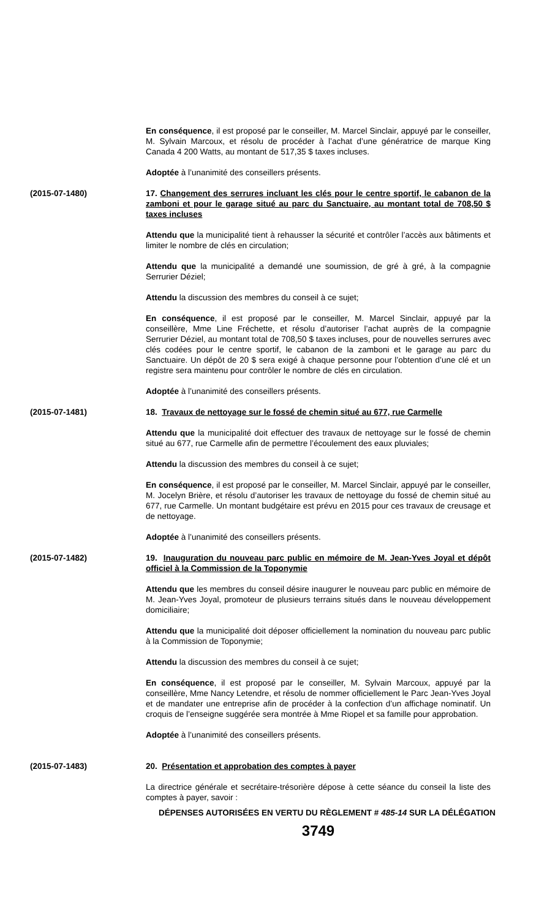En conséquence, il est proposé par le conseiller, M. Marcel Sinclair, appuyé par le conseiller, M. Sylvain Marcoux, et résolu de procéder à l’achat d’une génératrice de marque King Canada 4 200 Watts, au montant de 517,35 $ taxes incluses.
Adoptée à l’unanimité des conseillers présents.
(2015-07-1480) 17. Changement des serrures incluant les clés pour le centre sportif, le cabanon de la zamboni et pour le garage situé au parc du Sanctuaire, au montant total de 708,50 $ taxes incluses
Attendu que la municipalité tient à rehausser la sécurité et contrôler l’accès aux bâtiments et limiter le nombre de clés en circulation;
Attendu que la municipalité a demandé une soumission, de gré à gré, à la compagnie Serrurier Déziel;
Attendu la discussion des membres du conseil à ce sujet;
En conséquence, il est proposé par le conseiller, M. Marcel Sinclair, appuyé par la conseillère, Mme Line Fréchette, et résolu d’autoriser l’achat auprès de la compagnie Serrurier Déziel, au montant total de 708,50 $ taxes incluses, pour de nouvelles serrures avec clés codées pour le centre sportif, le cabanon de la zamboni et le garage au parc du Sanctuaire. Un dépôt de 20 $ sera exigé à chaque personne pour l’obtention d’une clé et un registre sera maintenu pour contrôler le nombre de clés en circulation.
Adoptée à l’unanimité des conseillers présents.
(2015-07-1481) 18. Travaux de nettoyage sur le fossé de chemin situé au 677, rue Carmelle
Attendu que la municipalité doit effectuer des travaux de nettoyage sur le fossé de chemin situé au 677, rue Carmelle afin de permettre l’écoulement des eaux pluviales;
Attendu la discussion des membres du conseil à ce sujet;
En conséquence, il est proposé par le conseiller, M. Marcel Sinclair, appuyé par le conseiller, M. Jocelyn Brière, et résolu d’autoriser les travaux de nettoyage du fossé de chemin situé au 677, rue Carmelle. Un montant budgétaire est prévu en 2015 pour ces travaux de creusage et de nettoyage.
Adoptée à l’unanimité des conseillers présents.
(2015-07-1482) 19. Inauguration du nouveau parc public en mémoire de M. Jean-Yves Joyal et dépôt officiel à la Commission de la Toponymie
Attendu que les membres du conseil désire inaugurer le nouveau parc public en mémoire de M. Jean-Yves Joyal, promoteur de plusieurs terrains situés dans le nouveau développement domiciliaire;
Attendu que la municipalité doit déposer officiellement la nomination du nouveau parc public à la Commission de Toponymie;
Attendu la discussion des membres du conseil à ce sujet;
En conséquence, il est proposé par le conseiller, M. Sylvain Marcoux, appuyé par la conseillère, Mme Nancy Letendre, et résolu de nommer officiellement le Parc Jean-Yves Joyal et de mandater une entreprise afin de procéder à la confection d’un affichage nominatif. Un croquis de l’enseigne suggérée sera montrée à Mme Riopel et sa famille pour approbation.
Adoptée à l’unanimité des conseillers présents.
(2015-07-1483) 20. Présentation et approbation des comptes à payer
La directrice générale et secrétaire-trésorière dépose à cette séance du conseil la liste des comptes à payer, savoir :
DÉPENSES AUTORISÉES EN VERTU DU RÈGLEMENT # 485-14 SUR LA DÉLÉGATION
3749